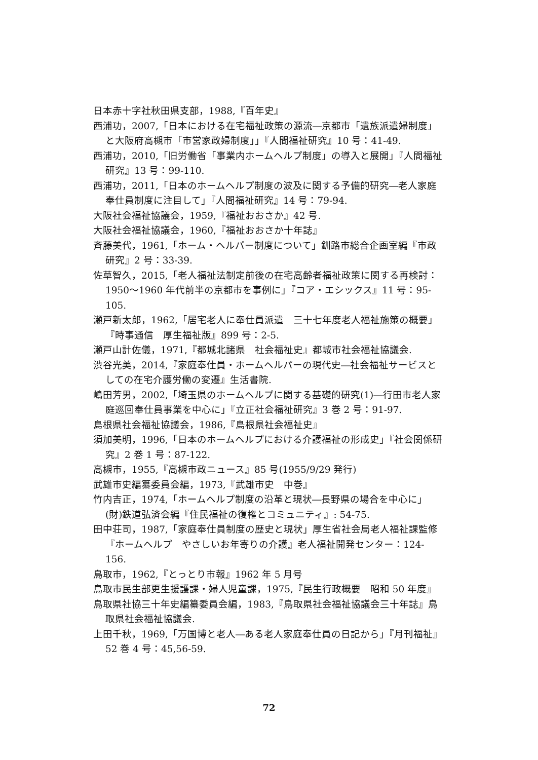日本赤十字社秋田県支部，1988,『百年史』
西浦功，2007,「日本における在宅福祉政策の源流―京都市「遺族派遣婦制度」と大阪府高槻市「市営家政婦制度」」『人間福祉研究』10 号：41-49.
西浦功，2010,「旧労働省「事業内ホームヘルプ制度」の導入と展開」『人間福祉研究』13 号：99-110.
西浦功，2011,「日本のホームヘルプ制度の波及に関する予備的研究―老人家庭奉仕員制度に注目して」『人間福祉研究』14 号：79-94.
大阪社会福祉協議会，1959,『福祉おおさか』42 号.
大阪社会福祉協議会，1960,『福祉おおさか十年誌』
斉藤美代，1961,「ホーム・ヘルパー制度について」釧路市総合企画室編『市政研究』2 号：33-39.
佐草智久，2015,「老人福祉法制定前後の在宅高齢者福祉政策に関する再検討：1950～1960 年代前半の京都市を事例に」『コア・エシックス』11 号：95-105.
瀬戸新太郎，1962,「居宅老人に奉仕員派遣　三十七年度老人福祉施策の概要」『時事通信　厚生福祉版』899 号：2-5.
瀬戸山計佐儀，1971,『都城北諸県　社会福祉史』都城市社会福祉協議会.
渋谷光美，2014,『家庭奉仕員・ホームヘルパーの現代史―社会福祉サービスとしての在宅介護労働の変遷』生活書院.
嶋田芳男，2002,「埼玉県のホームヘルプに関する基礎的研究(1)―行田市老人家庭巡回奉仕員事業を中心に」『立正社会福祉研究』3 巻 2 号：91-97.
島根県社会福祉協議会，1986,『島根県社会福祉史』
須加美明，1996,「日本のホームヘルプにおける介護福祉の形成史」『社会関係研究』2 巻 1 号：87-122.
高槻市，1955,『高槻市政ニュース』85 号(1955/9/29 発行)
武雄市史編纂委員会編，1973,『武雄市史　中巻』
竹内吉正，1974,「ホームヘルプ制度の沿革と現状―長野県の場合を中心に」(財)鉄道弘済会編『住民福祉の復権とコミュニティ』: 54-75.
田中荘司，1987,「家庭奉仕員制度の歴史と現状」厚生省社会局老人福祉課監修『ホームヘルプ　やさしいお年寄りの介護』老人福祉開発センター：124-156.
鳥取市，1962,『とっとり市報』1962 年 5 月号
鳥取市民生部更生援護課・婦人児童課，1975,『民生行政概要　昭和 50 年度』
鳥取県社協三十年史編纂委員会編，1983,『鳥取県社会福祉協議会三十年誌』鳥取県社会福祉協議会.
上田千秋，1969,「万国博と老人―ある老人家庭奉仕員の日記から」『月刊福祉』52 巻 4 号：45,56-59.
72